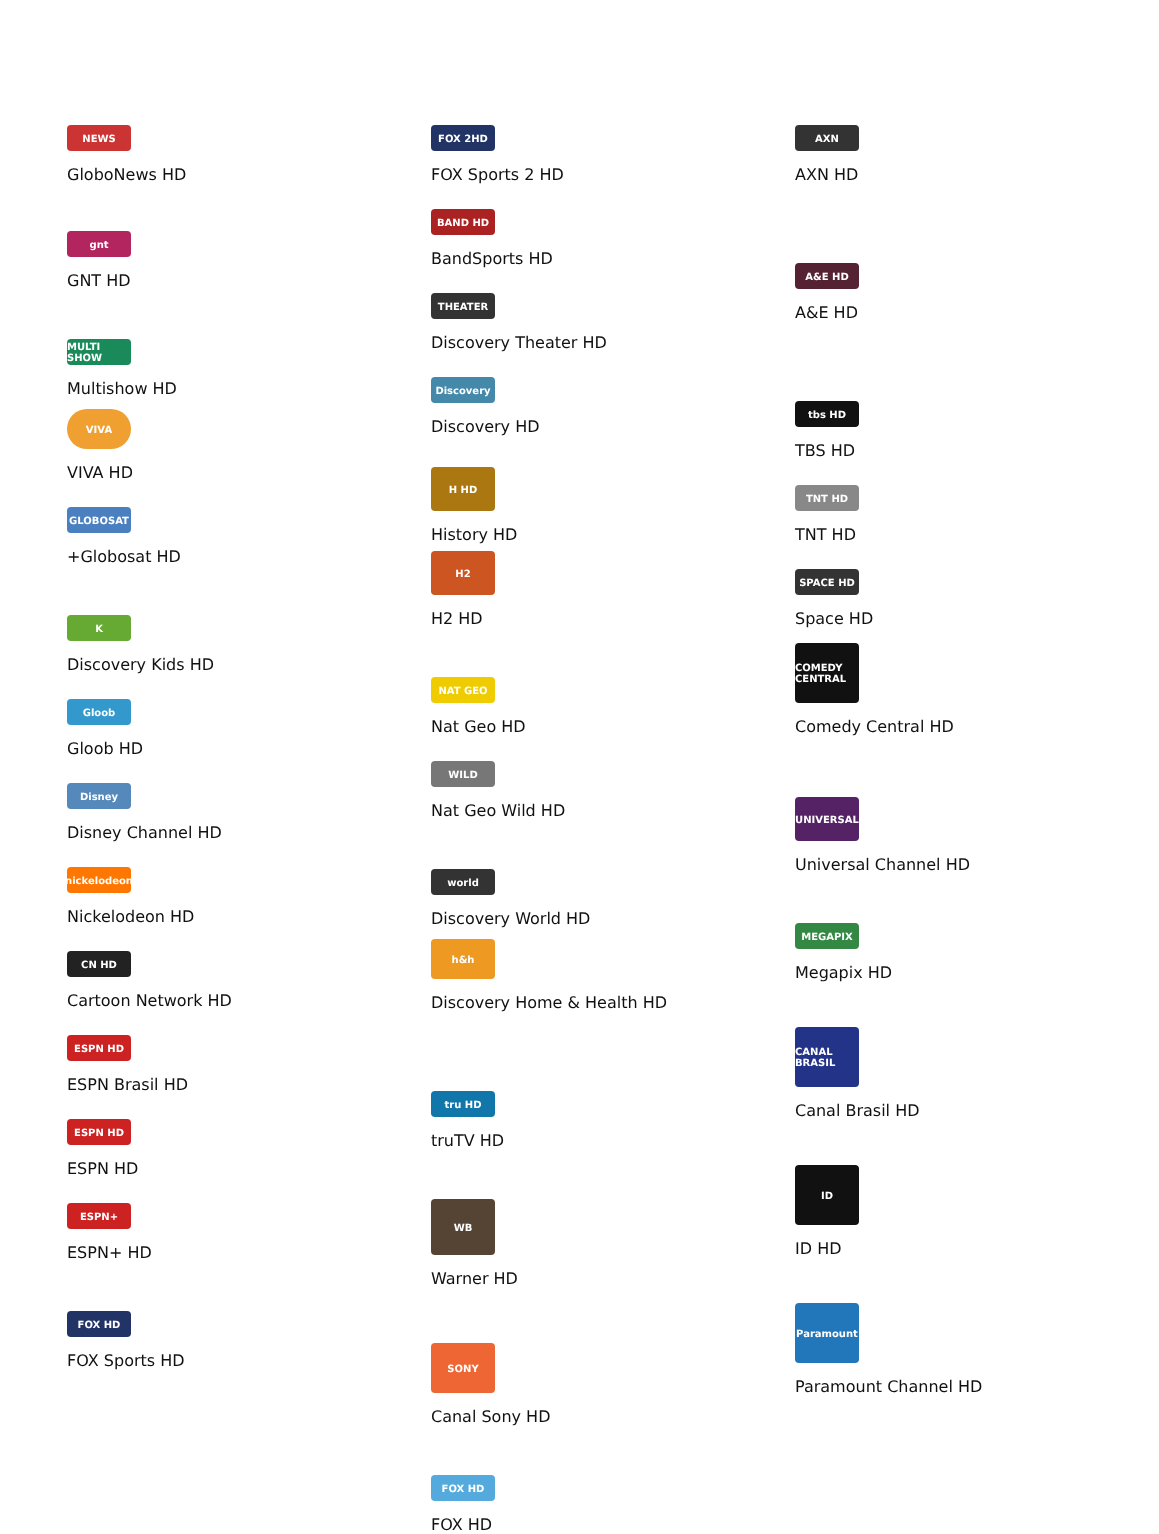NEWS
GloboNews HD
gnt
GNT HD
MULTI SHOW
Multishow HD
VIVA
VIVA HD
GLOBOSAT
+Globosat HD
K
Discovery Kids HD
Gloob
Gloob HD
Disney
Disney Channel HD
nickelodeon
Nickelodeon HD
CN HD
Cartoon Network HD
ESPN HD
ESPN Brasil HD
ESPN HD
ESPN HD
ESPN+
ESPN+ HD
FOX HD
FOX Sports HD
FOX 2HD
FOX Sports 2 HD
BAND HD
BandSports HD
THEATER
Discovery Theater HD
Discovery
Discovery HD
H HD
History HD
H2
H2 HD
NAT GEO
Nat Geo HD
WILD
Nat Geo Wild HD
world
Discovery World HD
h&h
Discovery Home & Health HD
tru HD
truTV HD
WB
Warner HD
SONY
Canal Sony HD
FOX HD
FOX HD
AXN
AXN HD
A&E HD
A&E HD
tbs HD
TBS HD
TNT HD
TNT HD
SPACE HD
Space HD
COMEDY CENTRAL
Comedy Central HD
UNIVERSAL
Universal Channel HD
MEGAPIX
Megapix HD
CANAL BRASIL
Canal Brasil HD
ID
ID HD
Paramount
Paramount Channel HD